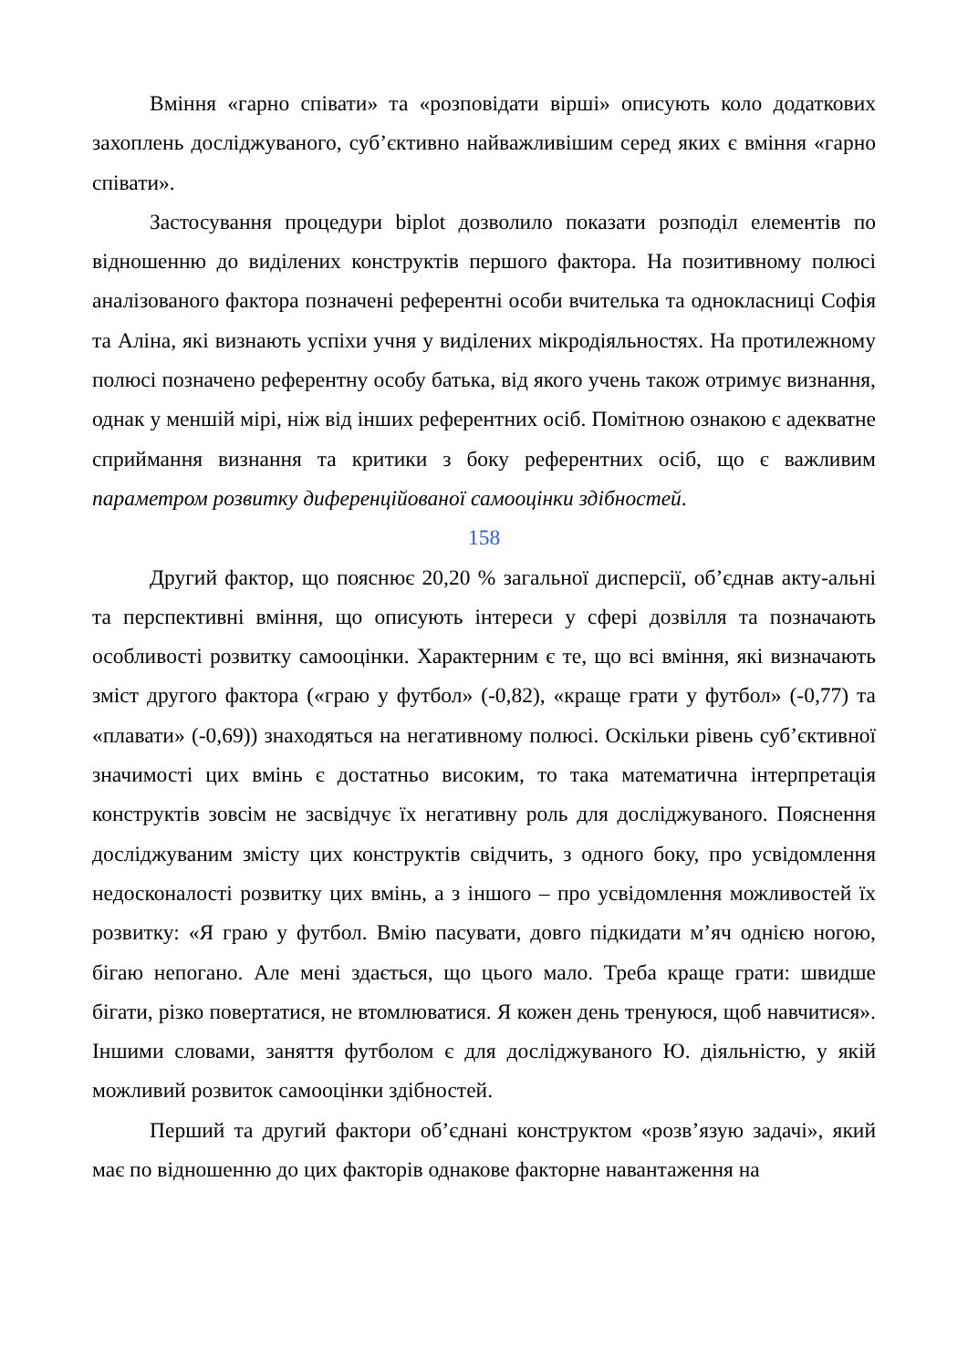Вміння «гарно співати» та «розповідати вірші» описують коло додаткових захоплень досліджуваного, суб’єктивно найважливішим серед яких є вміння «гарно співати».
Застосування процедури biplot дозволило показати розподіл елементів по відношенню до виділених конструктів першого фактора. На позитивному полюсі аналізованого фактора позначені референтні особи вчителька та однокласниці Софія та Аліна, які визнають успіхи учня у виділених мікродіяльностях. На протилежному полюсі позначено референтну особу батька, від якого учень також отримує визнання, однак у меншій мірі, ніж від інших референтних осіб. Помітною ознакою є адекватне сприймання визнання та критики з боку референтних осіб, що є важливим параметром розвитку диференційованої самооцінки здібностей.
158
Другий фактор, що пояснює 20,20 % загальної дисперсії, об’єднав акту-альні та перспективні вміння, що описують інтереси у сфері дозвілля та позначають особливості розвитку самооцінки. Характерним є те, що всі вміння, які визначають зміст другого фактора («граю у футбол» (-0,82), «краще грати у футбол» (-0,77) та «плавати» (-0,69)) знаходяться на негативному полюсі. Оскільки рівень суб’єктивної значимості цих вмінь є достатньо високим, то така математична інтерпретація конструктів зовсім не засвідчує їх негативну роль для досліджуваного. Пояснення досліджуваним змісту цих конструктів свідчить, з одного боку, про усвідомлення недосконалості розвитку цих вмінь, а з іншого – про усвідомлення можливостей їх розвитку: «Я граю у футбол. Вмію пасувати, довго підкидати м’яч однією ногою, бігаю непогано. Але мені здається, що цього мало. Треба краще грати: швидше бігати, різко повертатися, не втомлюватися. Я кожен день тренуюся, щоб навчитися». Іншими словами, заняття футболом є для досліджуваного Ю. діяльністю, у якій можливий розвиток самооцінки здібностей.
Перший та другий фактори об’єднані конструктом «розв’язую задачі», який має по відношенню до цих факторів однакове факторне навантаження на